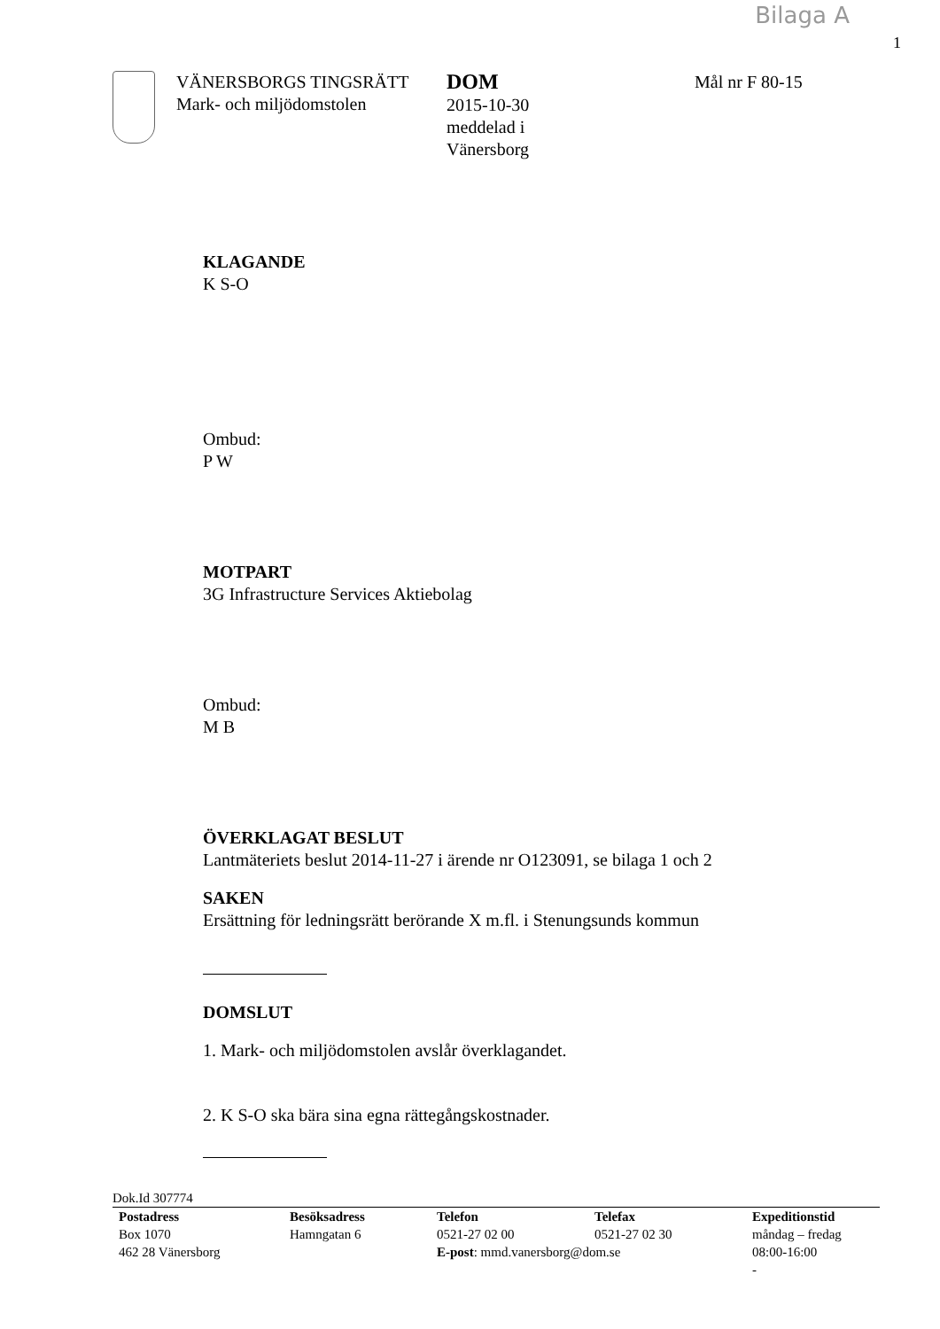Bilaga A
1
VÄNERSBORGS TINGSRÄTT
Mark- och miljödomstolen
DOM
2015-10-30
meddelad i
Vänersborg
Mål nr F 80-15
KLAGANDE
K S-O
Ombud:
P W
MOTPART
3G Infrastructure Services Aktiebolag
Ombud:
M B
ÖVERKLAGAT BESLUT
Lantmäteriets beslut 2014-11-27 i ärende nr O123091, se bilaga 1 och 2
SAKEN
Ersättning för ledningsrätt berörande X m.fl. i Stenungsunds kommun
DOMSLUT
1. Mark- och miljödomstolen avslår överklagandet.
2. K S-O ska bära sina egna rättegångskostnader.
Dok.Id 307774
Postadress
Box 1070
462 28 Vänersborg
Besöksadress
Hamngatan 6
Telefon Telefax
0521-27 02 00 0521-27 02 30
E-post: mmd.vanersborg@dom.se
Expeditionstid
måndag – fredag
08:00-16:00
-